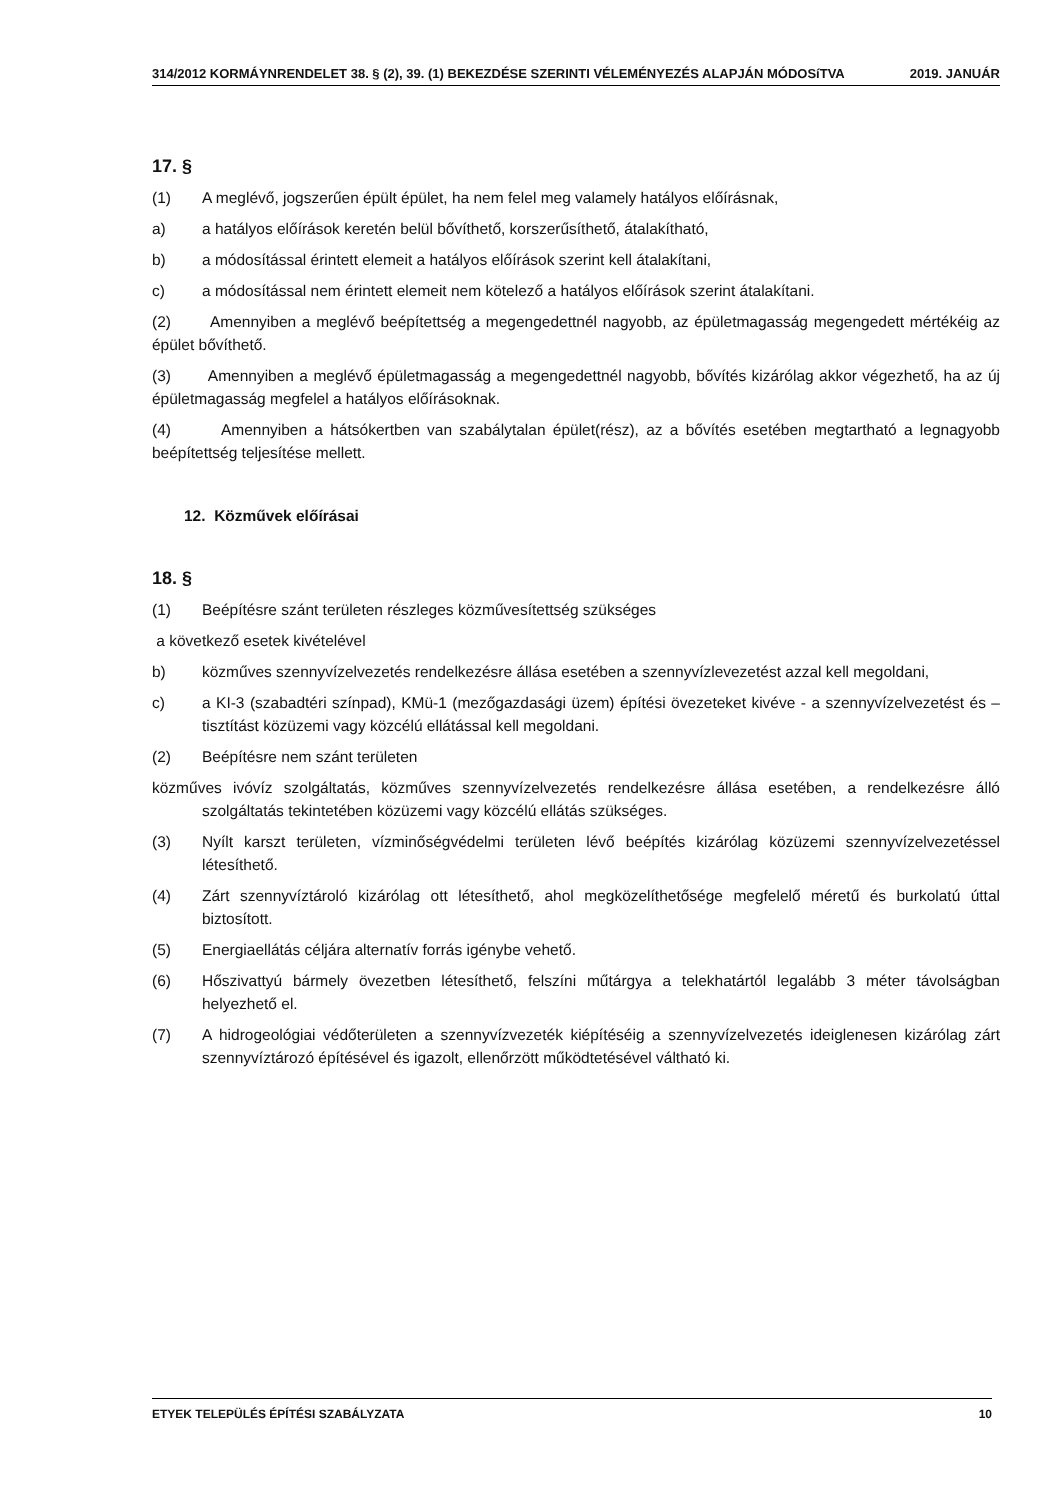314/2012 KORMÁYNRENDELET 38. § (2), 39. (1) BEKEZDÉSE SZERINTI VÉLEMÉNYEZÉS ALAPJÁN MÓDOSíTVA 2019. JANUÁR
17. §
(1) A meglévő, jogszerűen épült épület, ha nem felel meg valamely hatályos előírásnak,
a) a hatályos előírások keretén belül bővíthető, korszerűsíthető, átalakítható,
b) a módosítással érintett elemeit a hatályos előírások szerint kell átalakítani,
c) a módosítással nem érintett elemeit nem kötelező a hatályos előírások szerint átalakítani.
(2) Amennyiben a meglévő beépítettség a megengedettnél nagyobb, az épületmagasság megengedett mértékéig az épület bővíthető.
(3) Amennyiben a meglévő épületmagasság a megengedettnél nagyobb, bővítés kizárólag akkor végezhető, ha az új épületmagasság megfelel a hatályos előírásoknak.
(4) Amennyiben a hátsókertben van szabálytalan épület(rész), az a bővítés esetében megtartható a legnagyobb beépítettség teljesítése mellett.
12. Közművek előírásai
18. §
(1) Beépítésre szánt területen részleges közművesítettség szükséges
a következő esetek kivételével
b) közműves szennyvízelvezetés rendelkezésre állása esetében a szennyvízlevezetést azzal kell megoldani,
c) a KI-3 (szabadtéri színpad), KMü-1 (mezőgazdasági üzem) építési övezeteket kivéve - a szennyvízelvezetést és – tisztítást közüzemi vagy közcélú ellátással kell megoldani.
(2) Beépítésre nem szánt területen
közműves ivóvíz szolgáltatás, közműves szennyvízelvezetés rendelkezésre állása esetében, a rendelkezésre álló szolgáltatás tekintetében közüzemi vagy közcélú ellátás szükséges.
(3) Nyílt karszt területen, vízminőségvédelmi területen lévő beépítés kizárólag közüzemi szennyvízelvezetéssel létesíthető.
(4) Zárt szennyvíztároló kizárólag ott létesíthető, ahol megközelíthetősége megfelelő méretű és burkolatú úttal biztosított.
(5) Energiaellátás céljára alternatív forrás igénybe vehető.
(6) Hőszivattyú bármely övezetben létesíthető, felszíni műtárgya a telekhatártól legalább 3 méter távolságban helyezhető el.
(7) A hidrogeológiai védőterületen a szennyvízvezeték kiépítéséig a szennyvízelvezetés ideiglenesen kizárólag zárt szennyvíztározó építésével és igazolt, ellenőrzött működtetésével váltható ki.
ETYEK TELEPÜLÉS ÉPÍTÉSI SZABÁLYZATA 10